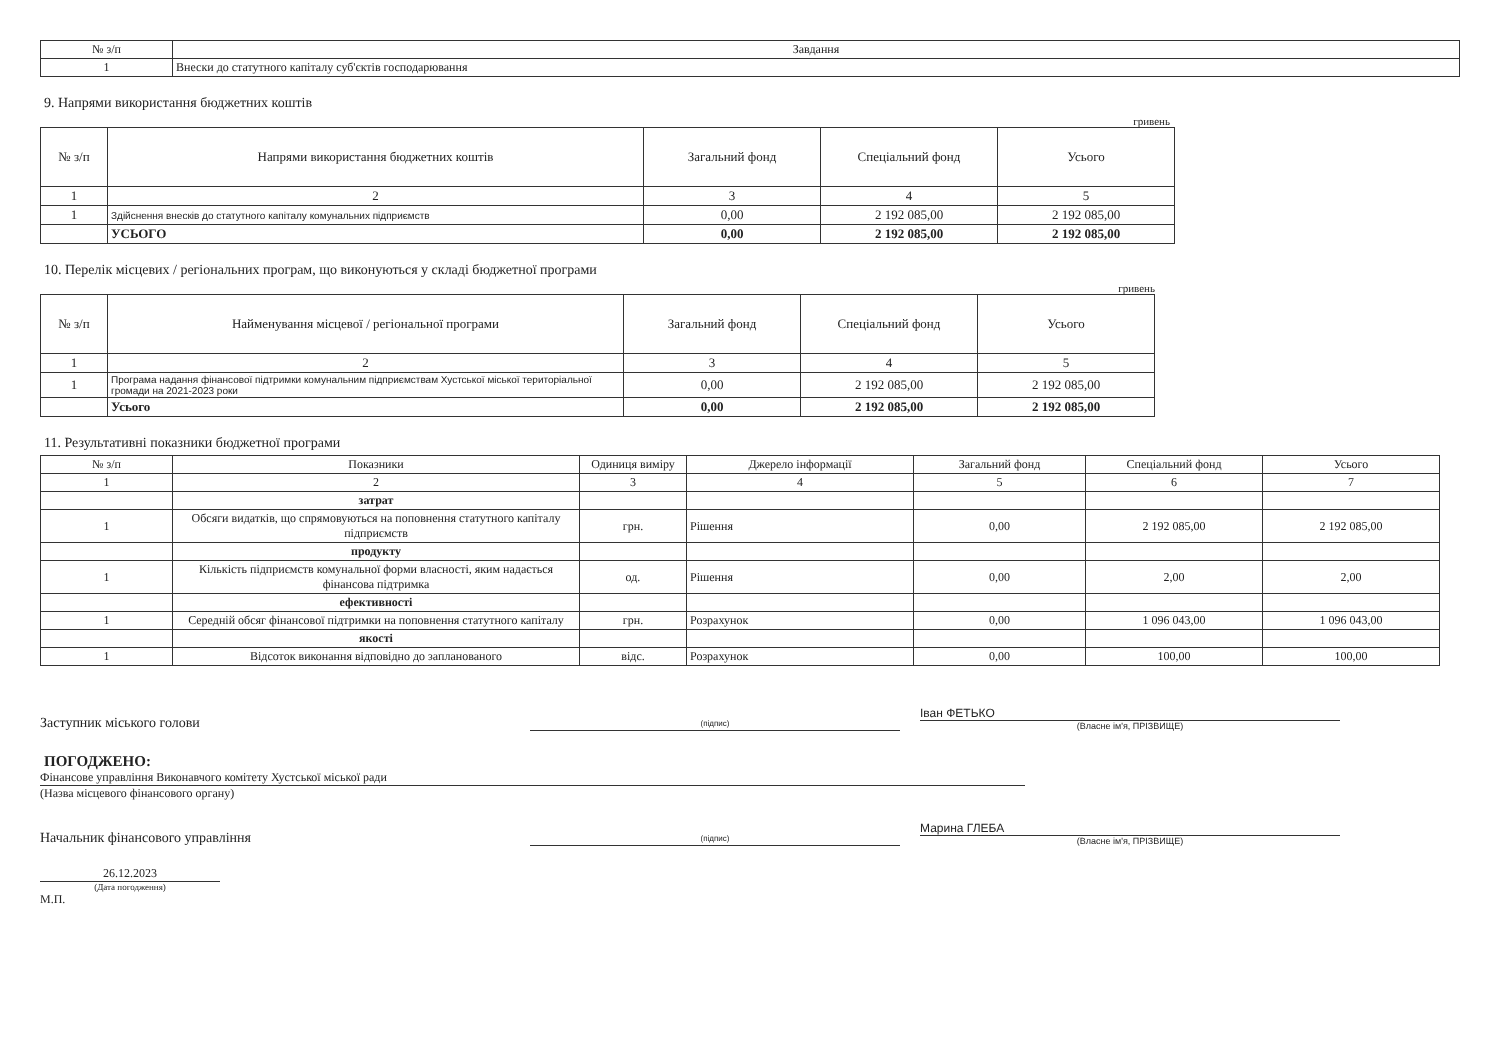| № з/п | Завдання |
| --- | --- |
| 1 | Внески до статутного капіталу суб'єктів господарювання |
9. Напрями використання бюджетних коштів
гривень
| № з/п | Напрями використання бюджетних коштів | Загальний фонд | Спеціальний фонд | Усього |
| --- | --- | --- | --- | --- |
| 1 | 2 | 3 | 4 | 5 |
| 1 | Здійснення внесків до статутного капіталу комунальних підприємств | 0,00 | 2 192 085,00 | 2 192 085,00 |
| | УСЬОГО | 0,00 | 2 192 085,00 | 2 192 085,00 |
10. Перелік місцевих / регіональних програм, що виконуються у складі бюджетної програми
гривень
| № з/п | Найменування місцевої / регіональної програми | Загальний фонд | Спеціальний фонд | Усього |
| --- | --- | --- | --- | --- |
| 1 | 2 | 3 | 4 | 5 |
| 1 | Програма надання фінансової підтримки комунальним підприємствам Хустської міської територіальної громади на 2021-2023 роки | 0,00 | 2 192 085,00 | 2 192 085,00 |
| | Усього | 0,00 | 2 192 085,00 | 2 192 085,00 |
11. Результативні показники бюджетної програми
| № з/п | Показники | Одиниця виміру | Джерело інформації | Загальний фонд | Спеціальний фонд | Усього |
| --- | --- | --- | --- | --- | --- | --- |
| 1 | 2 | 3 | 4 | 5 | 6 | 7 |
| | затрат | | | | | |
| 1 | Обсяги видатків, що спрямовуються на поповнення статутного капіталу підприємств | грн. | Рішення | 0,00 | 2 192 085,00 | 2 192 085,00 |
| | продукту | | | | | |
| 1 | Кількість підприємств комунальної форми власності, яким надається фінансова підтримка | од. | Рішення | 0,00 | 2,00 | 2,00 |
| | ефективності | | | | | |
| 1 | Середній обсяг фінансової підтримки на поповнення статутного капіталу | грн. | Розрахунок | 0,00 | 1 096 043,00 | 1 096 043,00 |
| | якості | | | | | |
| 1 | Відсоток виконання відповідно до запланованого | відс. | Розрахунок | 0,00 | 100,00 | 100,00 |
Заступник міського голови
(підпис)
Іван ФЕТЬКО
(Власне ім'я, ПРІЗВИЩЕ)
ПОГОДЖЕНО:
Фінансове управління Виконавчого комітету Хустської міської ради
(Назва місцевого фінансового органу)
Начальник фінансового управління
(підпис)
Марина ГЛЕБА
(Власне ім'я, ПРІЗВИЩЕ)
26.12.2023
(Дата погодження)
М.П.